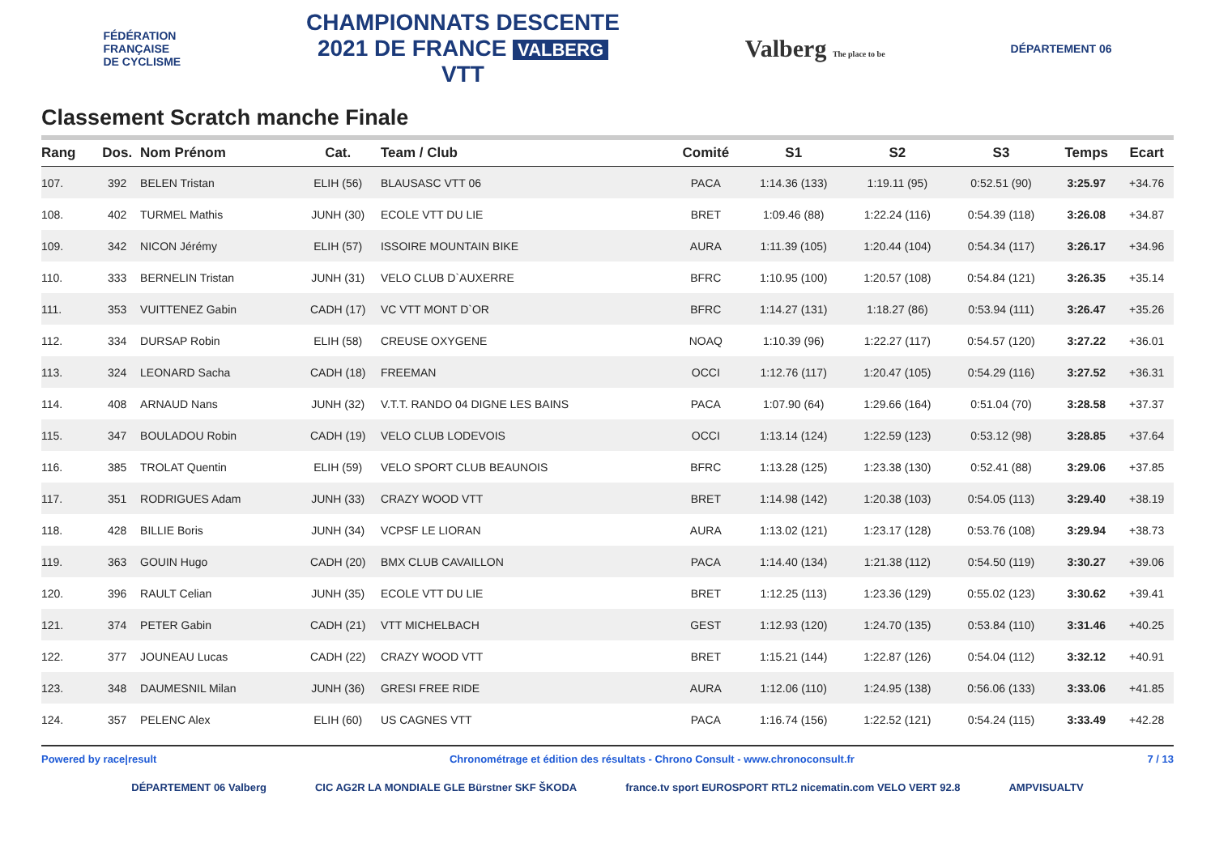FÉDÉRATION
FRANÇAISE
DE CYCLISME
CHAMPIONNATS DESCENTE
2021 DE FRANCE VALBERG
VTT
Valberg The place to be
DÉPARTEMENT 06
Classement Scratch manche Finale
| Rang | Dos. | Nom Prénom | Cat. | Team / Club | Comité | S1 | S2 | S3 | Temps | Ecart |
| --- | --- | --- | --- | --- | --- | --- | --- | --- | --- | --- |
| 107. | 392 | BELEN Tristan | ELIH (56) | BLAUSASC VTT 06 | PACA | 1:14.36 (133) | 1:19.11 (95) | 0:52.51 (90) | 3:25.97 | +34.76 |
| 108. | 402 | TURMEL Mathis | JUNH (30) | ECOLE VTT DU LIE | BRET | 1:09.46 (88) | 1:22.24 (116) | 0:54.39 (118) | 3:26.08 | +34.87 |
| 109. | 342 | NICON Jérémy | ELIH (57) | ISSOIRE MOUNTAIN BIKE | AURA | 1:11.39 (105) | 1:20.44 (104) | 0:54.34 (117) | 3:26.17 | +34.96 |
| 110. | 333 | BERNELIN Tristan | JUNH (31) | VELO CLUB D`AUXERRE | BFRC | 1:10.95 (100) | 1:20.57 (108) | 0:54.84 (121) | 3:26.35 | +35.14 |
| 111. | 353 | VUITTENEZ Gabin | CADH (17) | VC VTT MONT D`OR | BFRC | 1:14.27 (131) | 1:18.27 (86) | 0:53.94 (111) | 3:26.47 | +35.26 |
| 112. | 334 | DURSAP Robin | ELIH (58) | CREUSE OXYGENE | NOAQ | 1:10.39 (96) | 1:22.27 (117) | 0:54.57 (120) | 3:27.22 | +36.01 |
| 113. | 324 | LEONARD Sacha | CADH (18) | FREEMAN | OCCI | 1:12.76 (117) | 1:20.47 (105) | 0:54.29 (116) | 3:27.52 | +36.31 |
| 114. | 408 | ARNAUD Nans | JUNH (32) | V.T.T. RANDO 04 DIGNE LES BAINS | PACA | 1:07.90 (64) | 1:29.66 (164) | 0:51.04 (70) | 3:28.58 | +37.37 |
| 115. | 347 | BOULADOU Robin | CADH (19) | VELO CLUB LODEVOIS | OCCI | 1:13.14 (124) | 1:22.59 (123) | 0:53.12 (98) | 3:28.85 | +37.64 |
| 116. | 385 | TROLAT Quentin | ELIH (59) | VELO SPORT CLUB BEAUNOIS | BFRC | 1:13.28 (125) | 1:23.38 (130) | 0:52.41 (88) | 3:29.06 | +37.85 |
| 117. | 351 | RODRIGUES Adam | JUNH (33) | CRAZY WOOD VTT | BRET | 1:14.98 (142) | 1:20.38 (103) | 0:54.05 (113) | 3:29.40 | +38.19 |
| 118. | 428 | BILLIE Boris | JUNH (34) | VCPSF LE LIORAN | AURA | 1:13.02 (121) | 1:23.17 (128) | 0:53.76 (108) | 3:29.94 | +38.73 |
| 119. | 363 | GOUIN Hugo | CADH (20) | BMX CLUB CAVAILLON | PACA | 1:14.40 (134) | 1:21.38 (112) | 0:54.50 (119) | 3:30.27 | +39.06 |
| 120. | 396 | RAULT Celian | JUNH (35) | ECOLE VTT DU LIE | BRET | 1:12.25 (113) | 1:23.36 (129) | 0:55.02 (123) | 3:30.62 | +39.41 |
| 121. | 374 | PETER Gabin | CADH (21) | VTT MICHELBACH | GEST | 1:12.93 (120) | 1:24.70 (135) | 0:53.84 (110) | 3:31.46 | +40.25 |
| 122. | 377 | JOUNEAU Lucas | CADH (22) | CRAZY WOOD VTT | BRET | 1:15.21 (144) | 1:22.87 (126) | 0:54.04 (112) | 3:32.12 | +40.91 |
| 123. | 348 | DAUMESNIL Milan | JUNH (36) | GRESI FREE RIDE | AURA | 1:12.06 (110) | 1:24.95 (138) | 0:56.06 (133) | 3:33.06 | +41.85 |
| 124. | 357 | PELENC Alex | ELIH (60) | US CAGNES VTT | PACA | 1:16.74 (156) | 1:22.52 (121) | 0:54.24 (115) | 3:33.49 | +42.28 |
Powered by race|result Chronométrage et édition des résultats - Chrono Consult - www.chronoconsult.fr 7 / 13
DÉPARTEMENT 06 Valberg CIC AG2R LA MONDIALE GLE Bürstner SKF ŠKODA france.tv sport EUROSPORT RTL2 nicematin.com VELO VERT 92.8 AMPVISUALTV